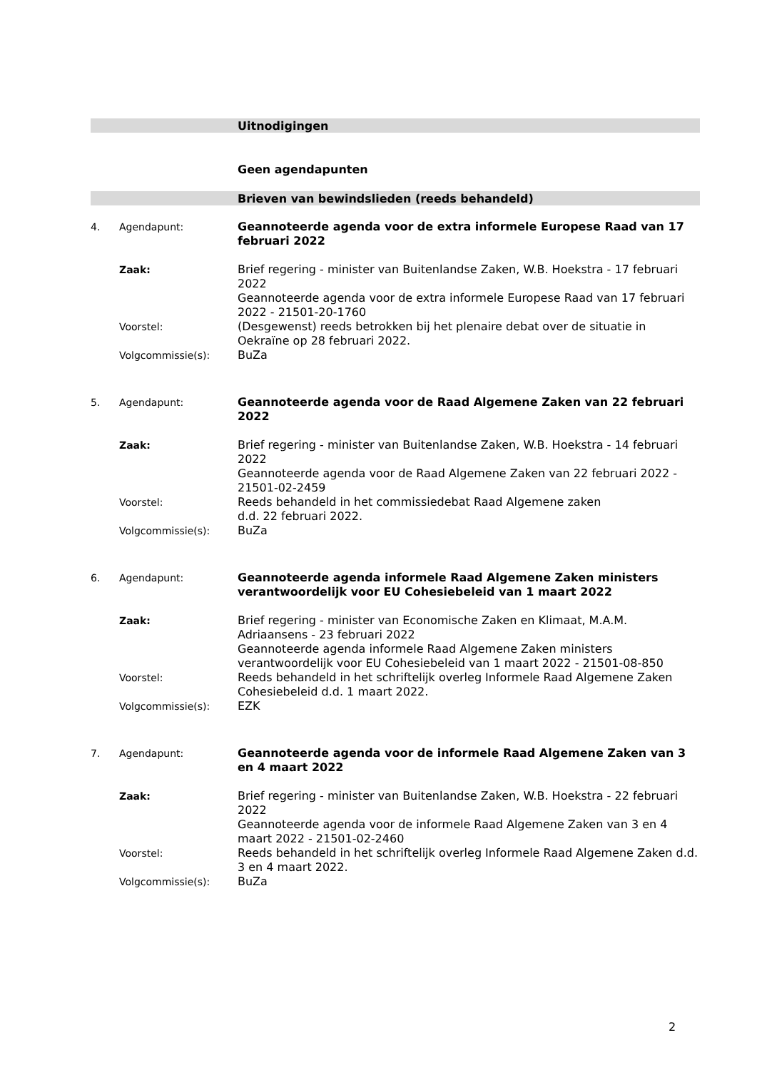Uitnodigingen
Geen agendapunten
Brieven van bewindslieden (reeds behandeld)
4. Agendapunt: Geannoteerde agenda voor de extra informele Europese Raad van 17 februari 2022
Zaak: Brief regering - minister van Buitenlandse Zaken, W.B. Hoekstra - 17 februari 2022
Geannoteerde agenda voor de extra informele Europese Raad van 17 februari 2022 - 21501-20-1760
Voorstel: (Desgewenst) reeds betrokken bij het plenaire debat over de situatie in Oekraïne op 28 februari 2022.
Volgcommissie(s): BuZa
5. Agendapunt: Geannoteerde agenda voor de Raad Algemene Zaken van 22 februari 2022
Zaak: Brief regering - minister van Buitenlandse Zaken, W.B. Hoekstra - 14 februari 2022
Geannoteerde agenda voor de Raad Algemene Zaken van 22 februari 2022 - 21501-02-2459
Voorstel: Reeds behandeld in het commissiedebat Raad Algemene zaken
d.d. 22 februari 2022.
Volgcommissie(s): BuZa
6. Agendapunt: Geannoteerde agenda informele Raad Algemene Zaken ministers verantwoordelijk voor EU Cohesiebeleid van 1 maart 2022
Zaak: Brief regering - minister van Economische Zaken en Klimaat, M.A.M. Adriaansens - 23 februari 2022
Geannoteerde agenda informele Raad Algemene Zaken ministers verantwoordelijk voor EU Cohesiebeleid van 1 maart 2022 - 21501-08-850
Voorstel: Reeds behandeld in het schriftelijk overleg Informele Raad Algemene Zaken Cohesiebeleid d.d. 1 maart 2022.
Volgcommissie(s): EZK
7. Agendapunt: Geannoteerde agenda voor de informele Raad Algemene Zaken van 3 en 4 maart 2022
Zaak: Brief regering - minister van Buitenlandse Zaken, W.B. Hoekstra - 22 februari 2022
Geannoteerde agenda voor de informele Raad Algemene Zaken van 3 en 4 maart 2022 - 21501-02-2460
Voorstel: Reeds behandeld in het schriftelijk overleg Informele Raad Algemene Zaken d.d. 3 en 4 maart 2022.
Volgcommissie(s): BuZa
2